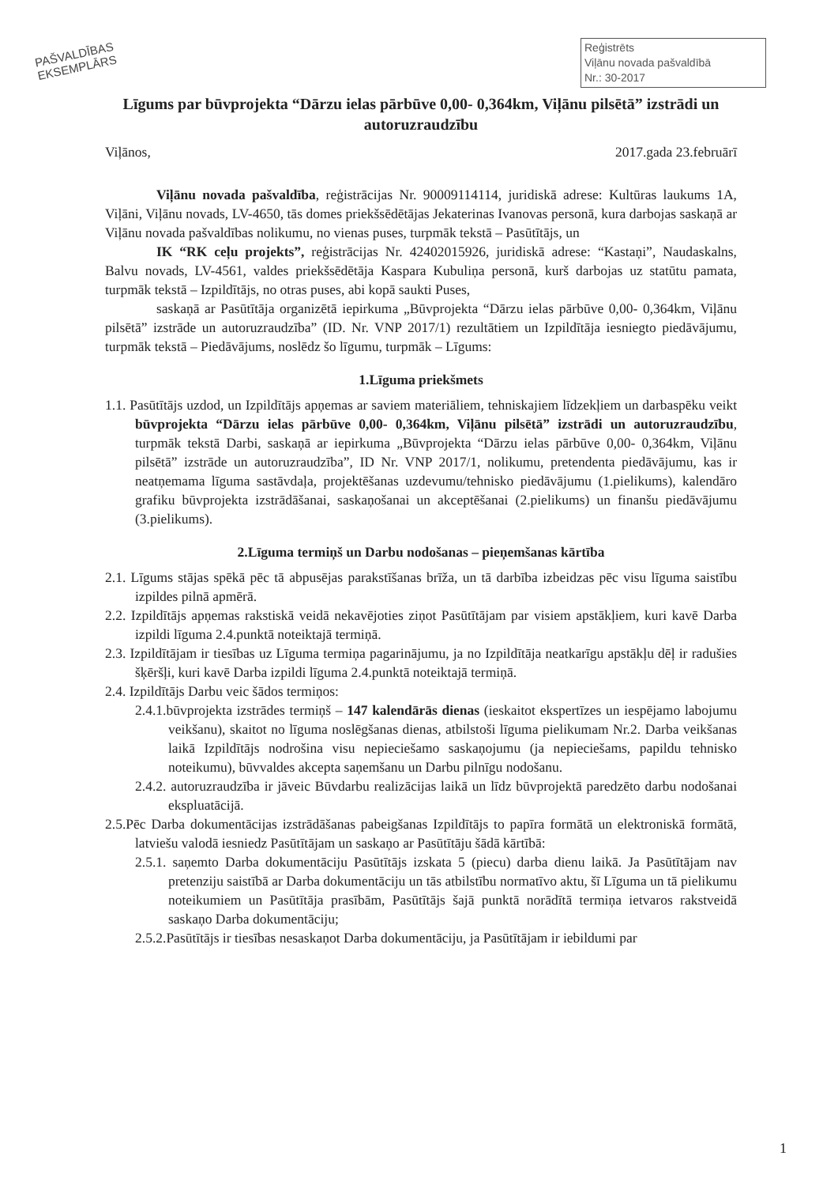PAŠVALDĪBAS
EKSEMPLĀRS
Reģistrēts
Viļānu novada pašvaldībā
Nr.: 30-2017
Līgums par būvprojekta “Dārzu ielas pārbūve 0,00- 0,364km, Viļānu pilsētā” izstrādi un autoruzraudzību
Viļānos, 2017.gada 23.februārī
Viļānu novada pašvaldība, reģistrācijas Nr. 90009114114, juridiskā adrese: Kultūras laukums 1A, Viļāni, Viļānu novads, LV-4650, tās domes priekšsēdētājas Jekaterinas Ivanovas personā, kura darbojas saskaņā ar Viļānu novada pašvaldības nolikumu, no vienas puses, turpmāk tekstā – Pasūtītājs, un
IK “RK ceļu projekts”, reģistrācijas Nr. 42402015926, juridiskā adrese: “Kastaņi”, Naudaskalns, Balvu novads, LV-4561, valdes priekšsēdētāja Kaspara Kubuliņa personā, kurš darbojas uz statūtu pamata, turpmāk tekstā – Izpildītājs, no otras puses, abi kopā saukti Puses,
saskaņā ar Pasūtītāja organizētā iepirkuma „Būvprojekta “Dārzu ielas pārbūve 0,00- 0,364km, Viļānu pilsētā” izstrāde un autoruzraudzība” (ID. Nr. VNP 2017/1) rezultātiem un Izpildītāja iesniegto piedāvājumu, turpmāk tekstā – Piedāvājums, noslēdz šo līgumu, turpmāk – Līgums:
1.Līguma priekšmets
1.1. Pasūtītājs uzdod, un Izpildītājs apņemas ar saviem materiāliem, tehniskajiem līdzekļiem un darbaspēku veikt būvprojekta “Dārzu ielas pārbūve 0,00- 0,364km, Viļānu pilsētā” izstrādi un autoruzraudzību, turpmāk tekstā Darbi, saskaņā ar iepirkuma „Būvprojekta “Dārzu ielas pārbūve 0,00- 0,364km, Viļānu pilsētā” izstrāde un autoruzraudzība”, ID Nr. VNP 2017/1, nolikumu, pretendenta piedāvājumu, kas ir neatņemama līguma sastāvdaļa, projektēšanas uzdevumu/tehnisko piedāvājumu (1.pielikums), kalendāro grafiku būvprojekta izstrādāšanai, saskaņošanai un akceptēšanai (2.pielikums) un finanšu piedāvājumu (3.pielikums).
2.Līguma termiņš un Darbu nodošanas – pieņemšanas kārtība
2.1. Līgums stājas spēkā pēc tā abpusējas parakstīšanas brīža, un tā darbība izbeidzas pēc visu līguma saistību izpildes pilnā apmērā.
2.2. Izpildītājs apņemas rakstiskā veidā nekavējoties ziņot Pasūtītājam par visiem apstākļiem, kuri kavē Darba izpildi līguma 2.4.punktā noteiktajā termiņā.
2.3. Izpildītājam ir tiesības uz Līguma termiņa pagarinājumu, ja no Izpildītāja neatkarīgu apstākļu dēļ ir radušies šķēršļi, kuri kavē Darba izpildi līguma 2.4.punktā noteiktajā termiņā.
2.4. Izpildītājs Darbu veic šādos termiņos:
2.4.1.būvprojekta izstrādes termiņš – 147 kalendārās dienas (ieskaitot ekspertīzes un iespējamo labojumu veikšanu), skaitot no līguma noslēgšanas dienas, atbilstoši līguma pielikumam Nr.2. Darba veikšanas laikā Izpildītājs nodrošina visu nepieciešamo saskaņojumu (ja nepieciešams, papildu tehnisko noteikumu), būvvaldes akcepta saņemšanu un Darbu pilnīgu nodošanu.
2.4.2. autoruzraudzība ir jāveic Būvdarbu realizācijas laikā un līdz būvprojektā paredzēto darbu nodošanai ekspluatācijā.
2.5.Pēc Darba dokumentācijas izstrādāšanas pabeigšanas Izpildītājs to papīra formātā un elektroniskā formātā, latviešu valodā iesniedz Pasūtītājam un saskaņo ar Pasūtītāju šādā kārtībā:
2.5.1. saņemto Darba dokumentāciju Pasūtītājs izskata 5 (piecu) darba dienu laikā. Ja Pasūtītājam nav pretenziju saistībā ar Darba dokumentāciju un tās atbilstību normatīvo aktu, šī Līguma un tā pielikumu noteikumiem un Pasūtītāja prasībām, Pasūtītājs šajā punktā norādītā termiņa ietvaros rakstveidā saskaņo Darba dokumentāciju;
2.5.2.Pasūtītājs ir tiesības nesaskaņot Darba dokumentāciju, ja Pasūtītājam ir iebildumi par
1